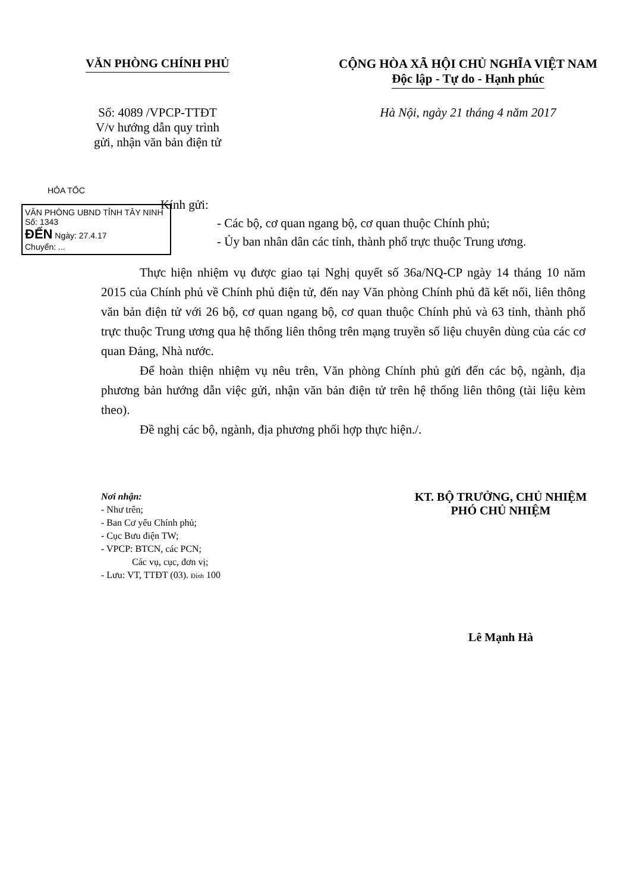VĂN PHÒNG CHÍNH PHỦ CỘNG HÒA XÃ HỘI CHỦ NGHĨA VIỆT NAM
Độc lập - Tự do - Hạnh phúc
Số: 4089 /VPCP-TTĐT
V/v hướng dẫn quy trình
gửi, nhận văn bản điện tử
Hà Nội, ngày 21 tháng 4 năm 2017
HỎA TỐC
VĂN PHÒNG UBND TỈNH TÂY NINH
Số: 1343
ĐẾN Ngày: 27.4.17
Chuyển: ...
Kính gửi:
- Các bộ, cơ quan ngang bộ, cơ quan thuộc Chính phủ;
- Ủy ban nhân dân các tỉnh, thành phố trực thuộc Trung ương.
Thực hiện nhiệm vụ được giao tại Nghị quyết số 36a/NQ-CP ngày 14 tháng 10 năm 2015 của Chính phủ về Chính phủ điện tử, đến nay Văn phòng Chính phủ đã kết nối, liên thông văn bản điện tử với 26 bộ, cơ quan ngang bộ, cơ quan thuộc Chính phủ và 63 tỉnh, thành phố trực thuộc Trung ương qua hệ thống liên thông trên mạng truyền số liệu chuyên dùng của các cơ quan Đảng, Nhà nước.
Để hoàn thiện nhiệm vụ nêu trên, Văn phòng Chính phủ gửi đến các bộ, ngành, địa phương bản hướng dẫn việc gửi, nhận văn bản điện tử trên hệ thống liên thông (tài liệu kèm theo).
Đề nghị các bộ, ngành, địa phương phối hợp thực hiện./.
Nơi nhận:
- Như trên;
- Ban Cơ yếu Chính phủ;
- Cục Bưu điện TW;
- VPCP: BTCN, các PCN;
Các vụ, cục, đơn vị;
- Lưu: VT, TTĐT (03). Đính 100
KT. BỘ TRƯỞNG, CHỦ NHIỆM
PHÓ CHỦ NHIỆM
Lê Mạnh Hà